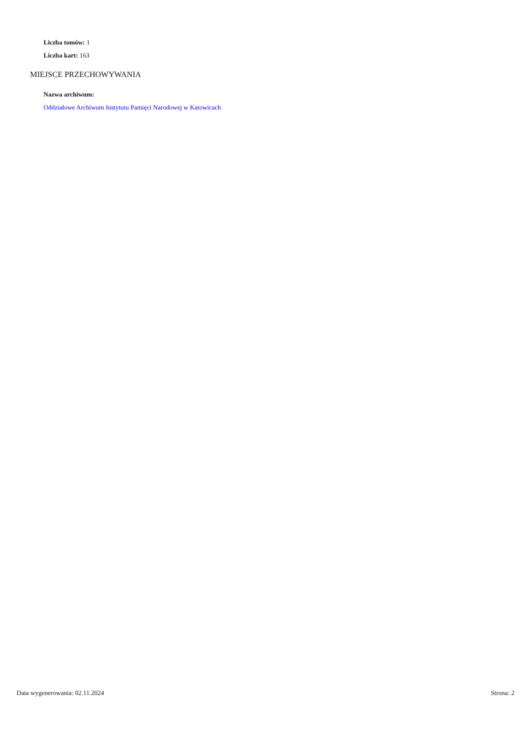Liczba tomów: 1
Liczba kart: 163
MIEJSCE PRZECHOWYWANIA
Nazwa archiwum:
Oddziałowe Archiwum Instytutu Pamięci Narodowej w Katowicach
Data wygenerowania: 02.11.2024 Strona: 2